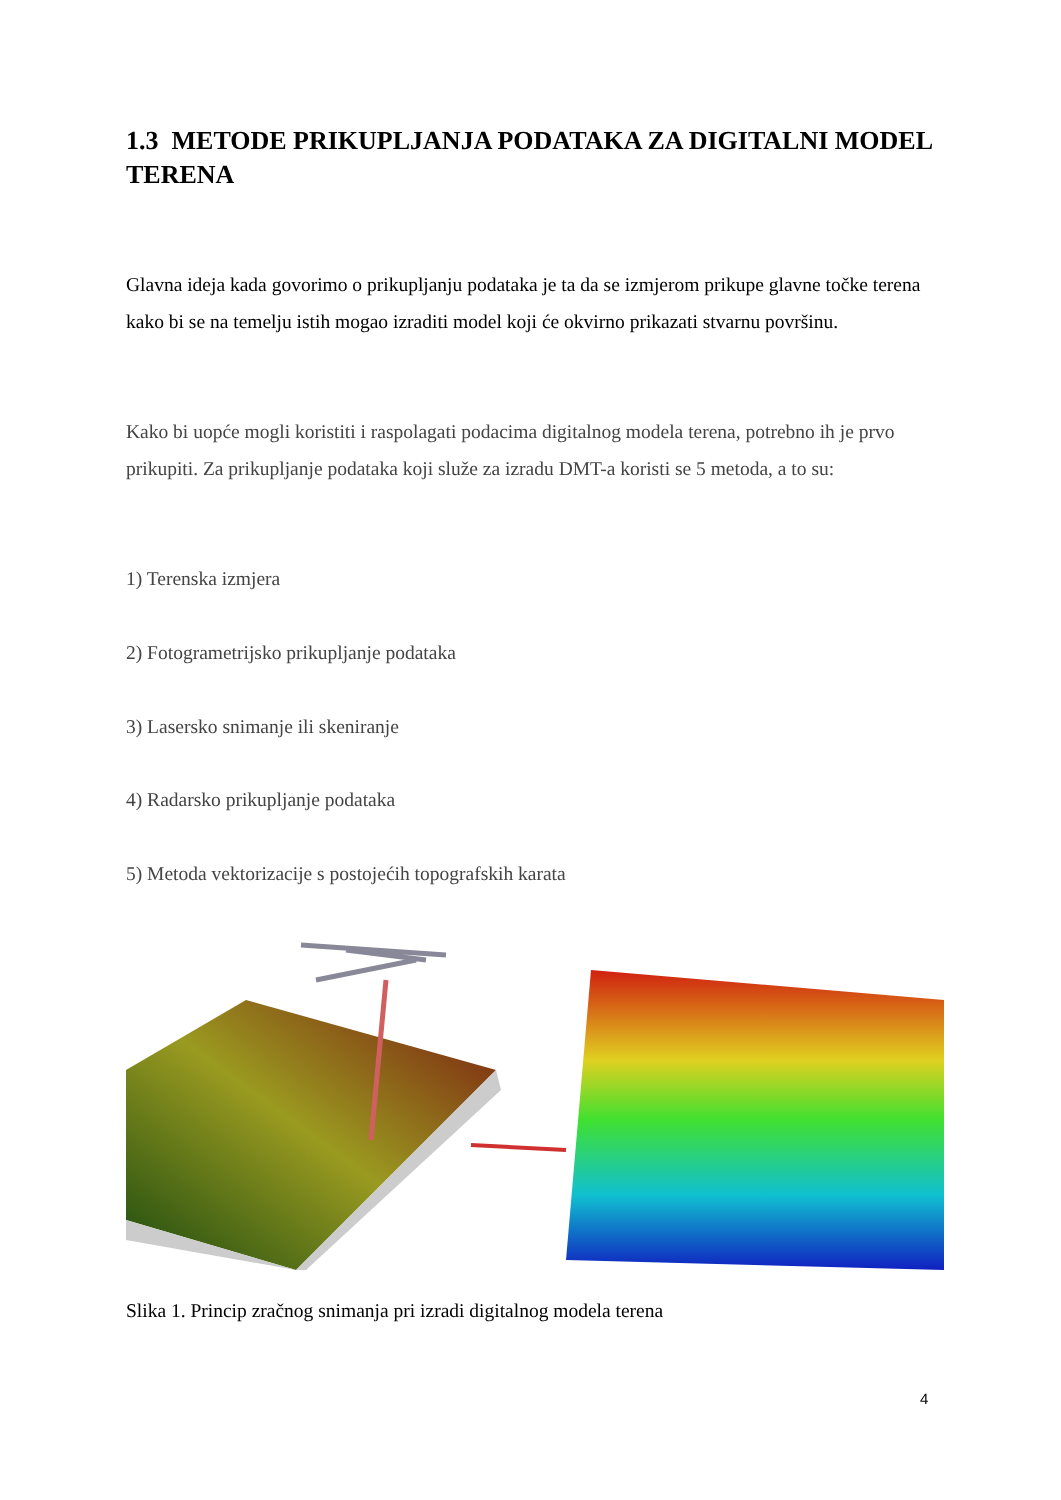1.3 METODE PRIKUPLJANJA PODATAKA ZA DIGITALNI MODEL TERENA
Glavna ideja kada govorimo o prikupljanju podataka je ta da se izmjerom prikupe glavne točke terena kako bi se na temelju istih mogao izraditi model koji će okvirno prikazati stvarnu površinu.
Kako bi uopće mogli koristiti i raspolagati podacima digitalnog modela terena, potrebno ih je prvo prikupiti. Za prikupljanje podataka koji služe za izradu DMT-a koristi se 5 metoda, a to su:
1) Terenska izmjera
2) Fotogrametrijsko prikupljanje podataka
3) Lasersko snimanje ili skeniranje
4) Radarsko prikupljanje podataka
5) Metoda vektorizacije s postojećih topografskih karata
Slika 1. Princip zračnog snimanja pri izradi digitalnog modela terena
4